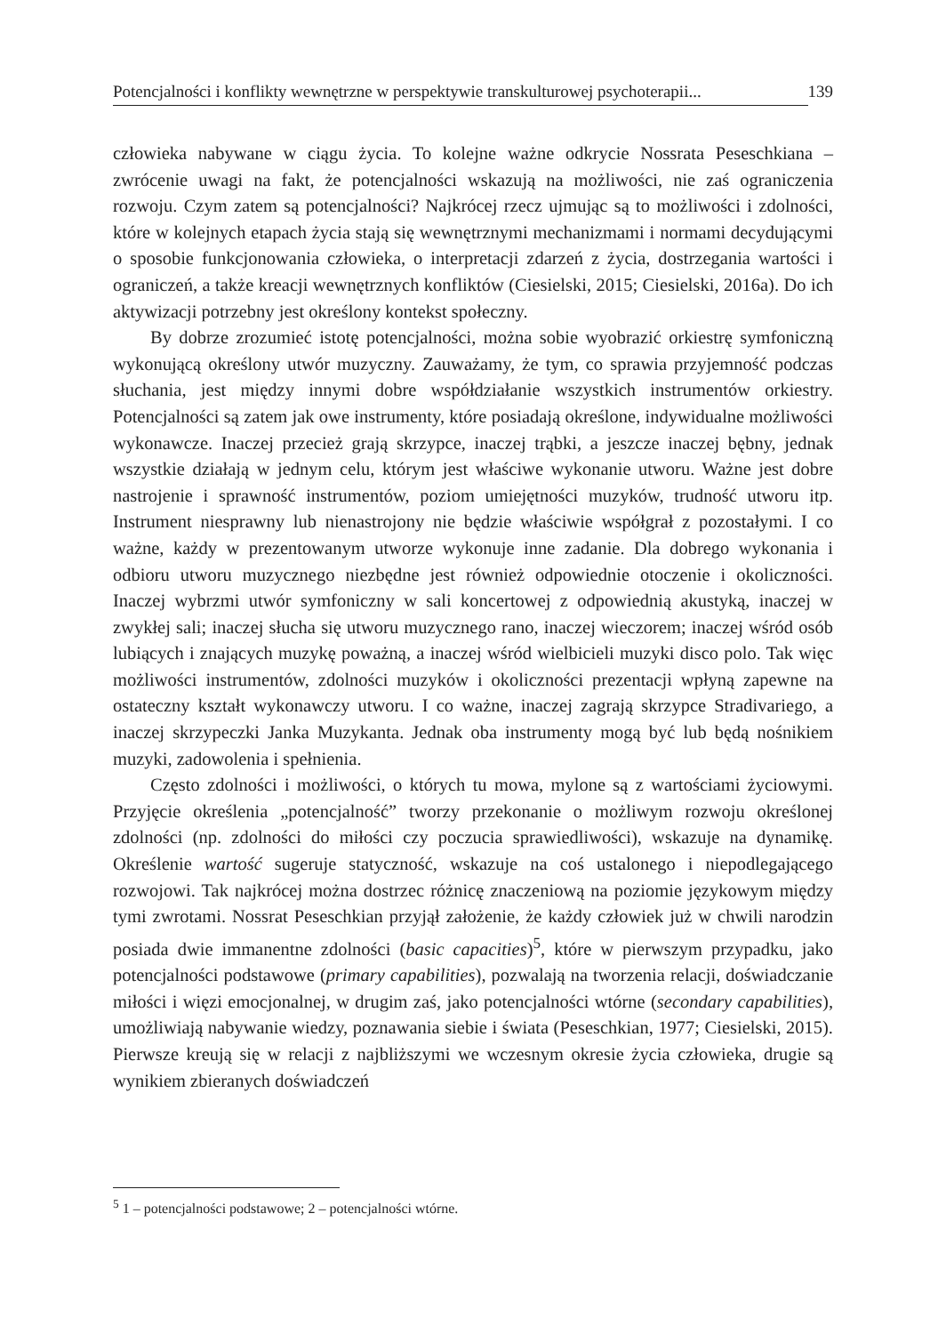Potencjalności i konflikty wewnętrzne w perspektywie transkulturowej psychoterapii... 139
człowieka nabywane w ciągu życia. To kolejne ważne odkrycie Nossrata Peseschkiana – zwrócenie uwagi na fakt, że potencjalności wskazują na możliwości, nie zaś ograniczenia rozwoju. Czym zatem są potencjalności? Najkrócej rzecz ujmując są to możliwości i zdolności, które w kolejnych etapach życia stają się wewnętrznymi mechanizmami i normami decydującymi o sposobie funkcjonowania człowieka, o interpretacji zdarzeń z życia, dostrzegania wartości i ograniczeń, a także kreacji wewnętrznych konfliktów (Ciesielski, 2015; Ciesielski, 2016a). Do ich aktywizacji potrzebny jest określony kontekst społeczny.
By dobrze zrozumieć istotę potencjalności, można sobie wyobrazić orkiestrę symfoniczną wykonującą określony utwór muzyczny. Zauważamy, że tym, co sprawia przyjemność podczas słuchania, jest między innymi dobre współdziałanie wszystkich instrumentów orkiestry. Potencjalności są zatem jak owe instrumenty, które posiadają określone, indywidualne możliwości wykonawcze. Inaczej przecież grają skrzypce, inaczej trąbki, a jeszcze inaczej bębny, jednak wszystkie działają w jednym celu, którym jest właściwe wykonanie utworu. Ważne jest dobre nastrojenie i sprawność instrumentów, poziom umiejętności muzyków, trudność utworu itp. Instrument niesprawny lub nienastrojony nie będzie właściwie współgrał z pozostałymi. I co ważne, każdy w prezentowanym utworze wykonuje inne zadanie. Dla dobrego wykonania i odbioru utworu muzycznego niezbędne jest również odpowiednie otoczenie i okoliczności. Inaczej wybrzmi utwór symfoniczny w sali koncertowej z odpowiednią akustyką, inaczej w zwykłej sali; inaczej słucha się utworu muzycznego rano, inaczej wieczorem; inaczej wśród osób lubiących i znających muzykę poważną, a inaczej wśród wielbicieli muzyki disco polo. Tak więc możliwości instrumentów, zdolności muzyków i okoliczności prezentacji wpłyną zapewne na ostateczny kształt wykonawczy utworu. I co ważne, inaczej zagrają skrzypce Stradivariego, a inaczej skrzypeczki Janka Muzykanta. Jednak oba instrumenty mogą być lub będą nośnikiem muzyki, zadowolenia i spełnienia.
Często zdolności i możliwości, o których tu mowa, mylone są z wartościami życiowymi. Przyjęcie określenia „potencjalność” tworzy przekonanie o możliwym rozwoju określonej zdolności (np. zdolności do miłości czy poczucia sprawiedliwości), wskazuje na dynamikę. Określenie wartość sugeruje statyczność, wskazuje na coś ustalonego i niepodlegającego rozwojowi. Tak najkrócej można dostrzec różnicę znaczeniową na poziomie językowym między tymi zwrotami. Nossrat Peseschkian przyjął założenie, że każdy człowiek już w chwili narodzin posiada dwie immanentne zdolności (basic capacities)<sup>5</sup>, które w pierwszym przypadku, jako potencjalności podstawowe (primary capabilities), pozwalają na tworzenia relacji, doświadczanie miłości i więzi emocjonalnej, w drugim zaś, jako potencjalności wtórne (secondary capabilities), umożliwiają nabywanie wiedzy, poznawania siebie i świata (Peseschkian, 1977; Ciesielski, 2015). Pierwsze kreują się w relacji z najbliższymi we wczesnym okresie życia człowieka, drugie są wynikiem zbieranych doświadczeń
<sup>5</sup> 1 – potencjalności podstawowe; 2 – potencjalności wtórne.